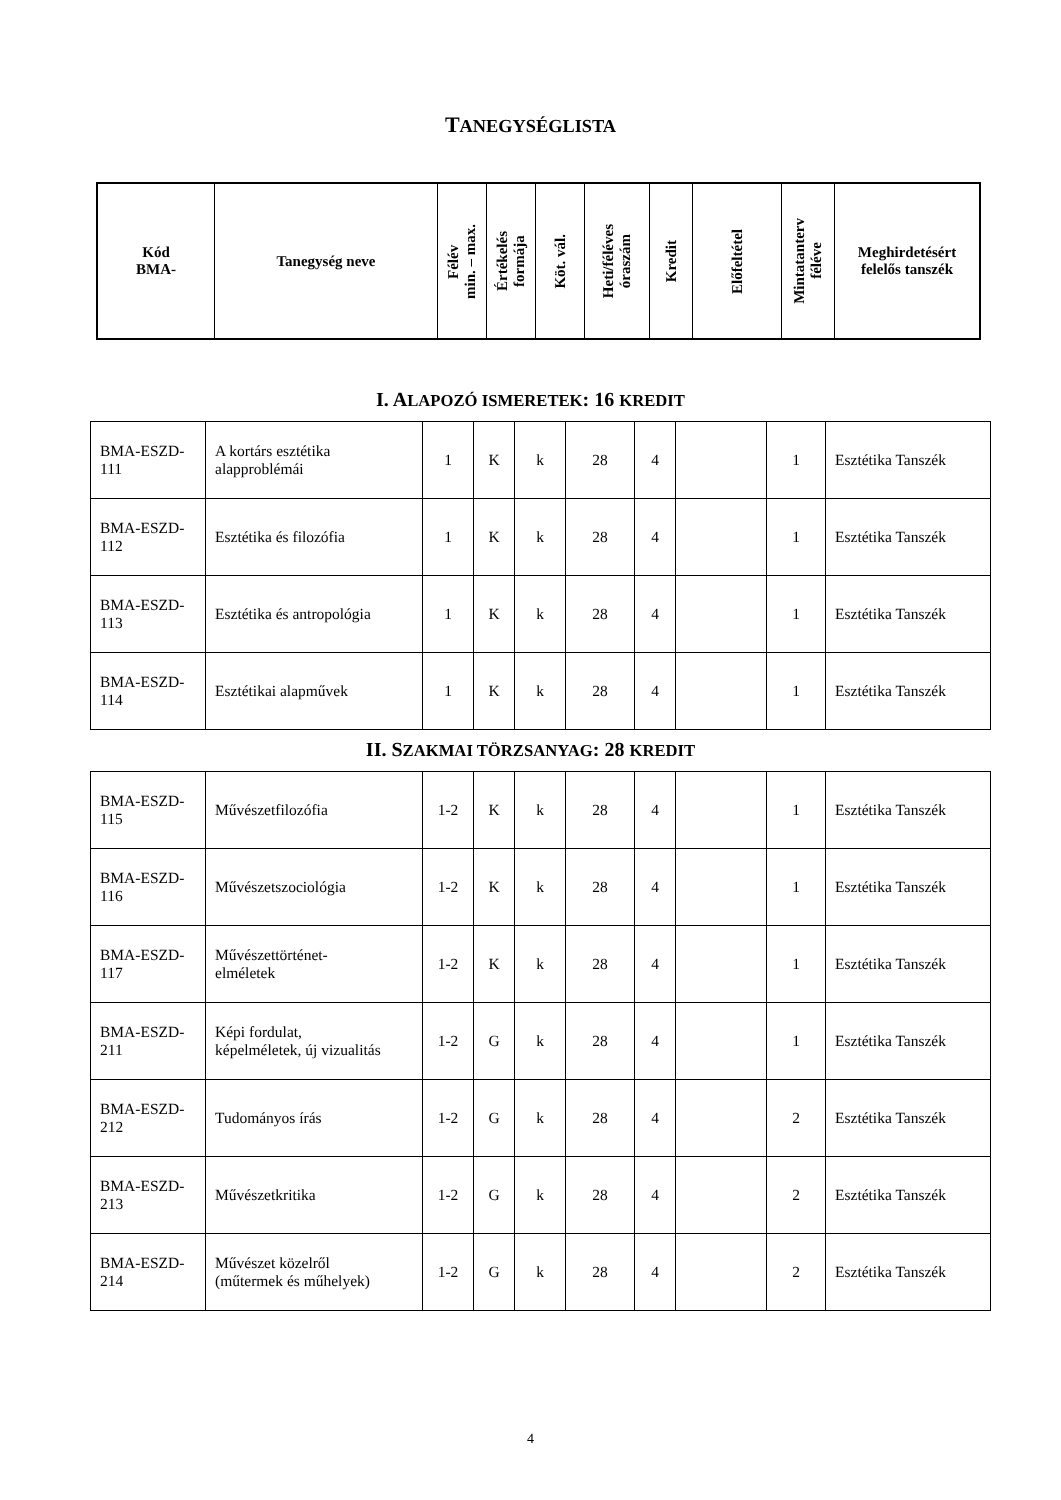TANEGYSÉGLISTA
| Kód BMA- | Tanegység neve | Félév min. – max. | Értékelés formája | Köt. vál. | Heti/féléves óraszám | Kredit | Előfeltétel | Mintatanterv féléve | Meghirdetésért felelős tanszék |
| --- | --- | --- | --- | --- | --- | --- | --- | --- | --- |
I. ALAPOZÓ ISMERETEK: 16 KREDIT
| BMA-ESZD- 111 | A kortárs esztétika alapproblémái | 1 | K | k | 28 | 4 | | 1 | Esztétika Tanszék |
| BMA-ESZD- 112 | Esztétika és filozófia | 1 | K | k | 28 | 4 | | 1 | Esztétika Tanszék |
| BMA-ESZD- 113 | Esztétika és antropológia | 1 | K | k | 28 | 4 | | 1 | Esztétika Tanszék |
| BMA-ESZD- 114 | Esztétikai alapművek | 1 | K | k | 28 | 4 | | 1 | Esztétika Tanszék |
II. SZAKMAI TÖRZSANYAG: 28 KREDIT
| BMA-ESZD- 115 | Művészetfilozófia | 1-2 | K | k | 28 | 4 | | 1 | Esztétika Tanszék |
| BMA-ESZD- 116 | Művészetszociológia | 1-2 | K | k | 28 | 4 | | 1 | Esztétika Tanszék |
| BMA-ESZD- 117 | Művészettörténet- elméletek | 1-2 | K | k | 28 | 4 | | 1 | Esztétika Tanszék |
| BMA-ESZD- 211 | Képi fordulat, képelméletek, új vizualitás | 1-2 | G | k | 28 | 4 | | 1 | Esztétika Tanszék |
| BMA-ESZD- 212 | Tudományos írás | 1-2 | G | k | 28 | 4 | | 2 | Esztétika Tanszék |
| BMA-ESZD- 213 | Művészetkritika | 1-2 | G | k | 28 | 4 | | 2 | Esztétika Tanszék |
| BMA-ESZD- 214 | Művészet közelről (műtermek és műhelyek) | 1-2 | G | k | 28 | 4 | | 2 | Esztétika Tanszék |
4